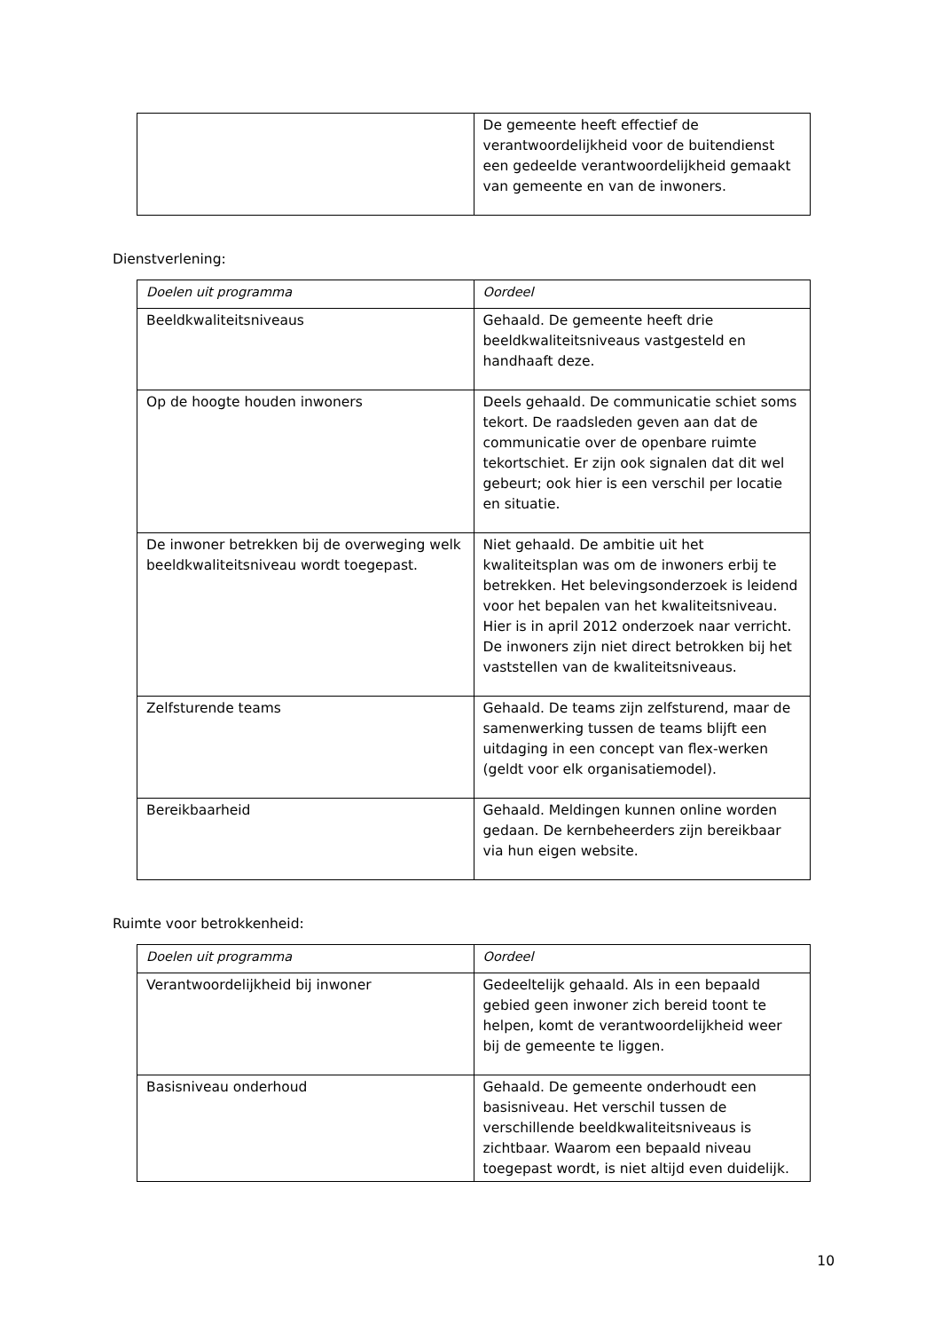| | De gemeente heeft effectief de verantwoordelijkheid voor de buitendienst een gedeelde verantwoordelijkheid gemaakt van gemeente en van de inwoners. |
Dienstverlening:
| Doelen uit programma | Oordeel |
| Beeldkwaliteitsniveaus | Gehaald. De gemeente heeft drie beeldkwaliteitsniveaus vastgesteld en handhaaft deze. |
| Op de hoogte houden inwoners | Deels gehaald. De communicatie schiet soms tekort. De raadsleden geven aan dat de communicatie over de openbare ruimte tekortschiet. Er zijn ook signalen dat dit wel gebeurt; ook hier is een verschil per locatie en situatie. |
| De inwoner betrekken bij de overweging welk beeldkwaliteitsniveau wordt toegepast. | Niet gehaald. De ambitie uit het kwaliteitsplan was om de inwoners erbij te betrekken. Het belevingsonderzoek is leidend voor het bepalen van het kwaliteitsniveau. Hier is in april 2012 onderzoek naar verricht. De inwoners zijn niet direct betrokken bij het vaststellen van de kwaliteitsniveaus. |
| Zelfsturende teams | Gehaald. De teams zijn zelfsturend, maar de samenwerking tussen de teams blijft een uitdaging in een concept van flex-werken (geldt voor elk organisatiemodel). |
| Bereikbaarheid | Gehaald. Meldingen kunnen online worden gedaan. De kernbeheerders zijn bereikbaar via hun eigen website. |
Ruimte voor betrokkenheid:
| Doelen uit programma | Oordeel |
| Verantwoordelijkheid bij inwoner | Gedeeltelijk gehaald. Als in een bepaald gebied geen inwoner zich bereid toont te helpen, komt de verantwoordelijkheid weer bij de gemeente te liggen. |
| Basisniveau onderhoud | Gehaald. De gemeente onderhoudt een basisniveau. Het verschil tussen de verschillende beeldkwaliteitsniveaus is zichtbaar. Waarom een bepaald niveau toegepast wordt, is niet altijd even duidelijk. |
10